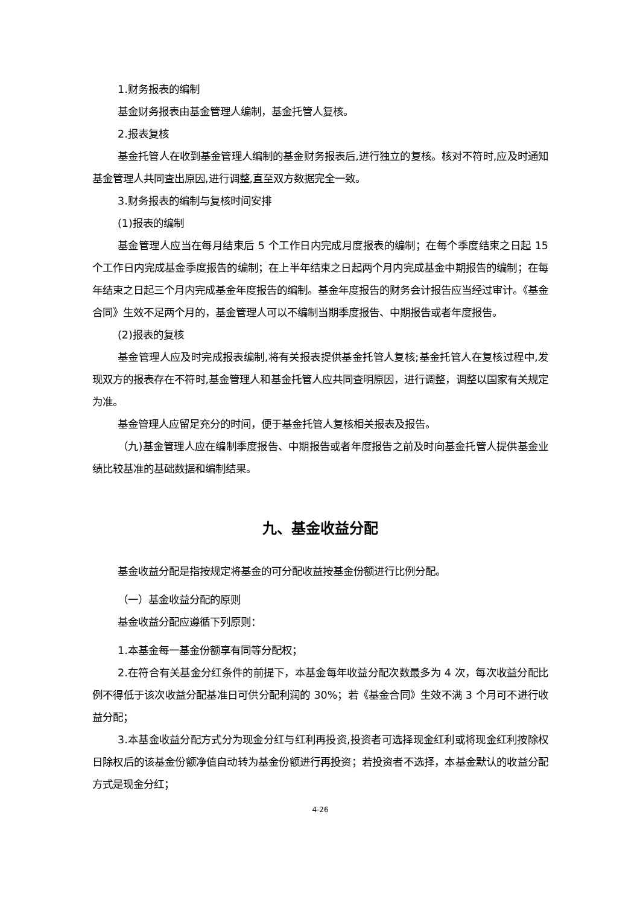1.财务报表的编制
基金财务报表由基金管理人编制，基金托管人复核。
2.报表复核
基金托管人在收到基金管理人编制的基金财务报表后,进行独立的复核。核对不符时,应及时通知基金管理人共同查出原因,进行调整,直至双方数据完全一致。
3.财务报表的编制与复核时间安排
(1)报表的编制
基金管理人应当在每月结束后 5 个工作日内完成月度报表的编制；在每个季度结束之日起 15 个工作日内完成基金季度报告的编制；在上半年结束之日起两个月内完成基金中期报告的编制；在每年结束之日起三个月内完成基金年度报告的编制。基金年度报告的财务会计报告应当经过审计。《基金合同》生效不足两个月的，基金管理人可以不编制当期季度报告、中期报告或者年度报告。
(2)报表的复核
基金管理人应及时完成报表编制,将有关报表提供基金托管人复核;基金托管人在复核过程中,发现双方的报表存在不符时,基金管理人和基金托管人应共同查明原因，进行调整，调整以国家有关规定为准。
基金管理人应留足充分的时间，便于基金托管人复核相关报表及报告。
（九)基金管理人应在编制季度报告、中期报告或者年度报告之前及时向基金托管人提供基金业绩比较基准的基础数据和编制结果。
九、基金收益分配
基金收益分配是指按规定将基金的可分配收益按基金份额进行比例分配。
（一）基金收益分配的原则
基金收益分配应遵循下列原则：
1.本基金每一基金份额享有同等分配权；
2.在符合有关基金分红条件的前提下，本基金每年收益分配次数最多为 4 次，每次收益分配比例不得低于该次收益分配基准日可供分配利润的 30%；若《基金合同》生效不满 3 个月可不进行收益分配；
3.本基金收益分配方式分为现金分红与红利再投资,投资者可选择现金红利或将现金红利按除权日除权后的该基金份额净值自动转为基金份额进行再投资；若投资者不选择，本基金默认的收益分配方式是现金分红；
4-26